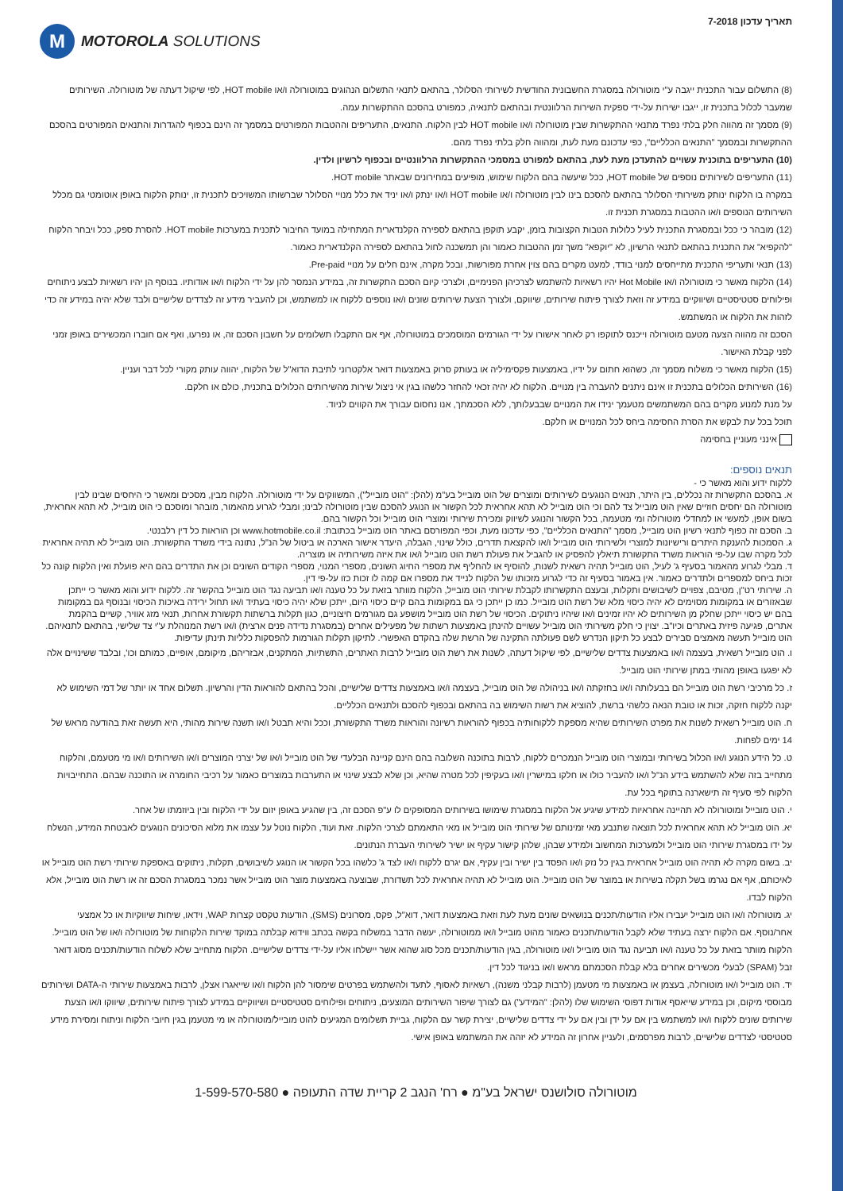תאריך עדכון 7-2018
M
MOTOROLA SOLUTIONS
(8) התשלום עבור התכנית ייגבה ע"י מוטורולה במסגרת החשבונית החודשית לשירותי הסלולר, בהתאם לתנאי התשלום הנהוגים במוטורולה ו/או HOT mobile, לפי שיקול דעתה של מוטורולה. השירותים שמעבר לכלול בתכנית זו, ייגבו ישירות על-ידי ספקית השירות הרלוונטית ובהתאם לתנאיה, כמפורט בהסכם ההתקשרות עמה.
(9) מסמך זה מהווה חלק בלתי נפרד מתנאי ההתקשרות שבין מוטורולה ו/או HOT mobile לבין הלקוח. התנאים, התעריפים וההטבות המפורטים במסמך זה הינם בכפוף להגדרות והתנאים המפורטים בהסכם ההתקשרות ובמסמך "התנאים הכלליים", כפי עדכונם מעת לעת, ומהווה חלק בלתי נפרד מהם.
(10) התעריפים בתוכנית עשויים להתעדכן מעת לעת, בהתאם למפורט במסמכי ההתקשרות הרלוונטיים ובכפוף לרשיון ולדין.
(11) התעריפים לשירותים נוספים של HOT mobile, ככל שיעשה בהם הלקוח שימוש, מופיעים במחירונים שבאתר HOT mobile.
במקרה בו הלקוח ינותק משירותי הסלולר בהתאם להסכם בינו לבין מוטורולה ו/או HOT mobile ו/או ינתק ו/או יניד את כלל מנויי הסלולר שברשותו המשויכים לתכנית זו, ינותק הלקוח באופן אוטומטי גם מכלל השירותים הנוספים ו/או ההטבות במסגרת תכנית זו.
(12) מובהר כי ככל ובמסגרת התכנית לעיל כלולות הטבות הקצובות בזמן, יקבע תוקפן בהתאם לספירה הקלנדארית המתחילה במועד החיבור לתכנית במערכות HOT mobile. להסרת ספק, ככל ויבחר הלקוח "להקפיא" את התכנית בהתאם לתנאי הרשיון, לא "יוקפא" משך זמן ההטבות כאמור והן תמשכנה לחול בהתאם לספירה הקלנדארית כאמור.
(13) תנאי ותעריפי התכנית מתייחסים למנוי בודד, למעט מקרים בהם צוין אחרת מפורשות, ובכל מקרה, אינם חלים על מנויי Pre-paid.
(14) הלקוח מאשר כי מוטורולה ו/או Hot Mobile יהיו רשאיות להשתמש לצרכיהן הפנימיים, ולצרכי קיום הסכם התקשרות זה, במידע הנמסר להן על ידי הלקוח ו/או אודותיו. בנוסף הן יהיו רשאיות לבצע ניתוחים ופילוחים סטטיסטיים ושיווקיים במידע זה וזאת לצורך פיתוח שירותים, שיווקם, ולצורך הצעת שירותים שונים ו/או נוספים ללקוח או למשתמש, וכן להעביר מידע זה לצדדים שלישיים ולבד שלא יהיה במידע זה כדי לזהות את הלקוח או המשתמש.
הסכם זה מהווה הצעה מטעם מוטורולה וייכנס לתוקפו רק לאחר אישורו על ידי הגורמים המוסמכים במוטורולה, אף אם התקבלו תשלומים על חשבון הסכם זה, או נפרעו, ואף אם חוברו המכשירים באופן זמני לפני קבלת האישור.
(15) הלקוח מאשר כי משלוח מסמך זה, כשהוא חתום על ידיו, באמצעות פקסימיליה או בעותק סרוק באמצעות דואר אלקטרוני לתיבת הדוא"ל של הלקוח, יהווה עותק מקורי לכל דבר ועניין.
(16) השירותים הכלולים בתכנית זו אינם ניתנים להעברה בין מנויים. הלקוח לא יהיה זכאי להחזר כלשהו בגין אי ניצול שירות מהשירותים הכלולים בתכנית, כולם או חלקם.
על מנת למנוע מקרים בהם המשתמשים מטעמך ינידו את המנויים שבבעלותך, ללא הסכמתך, אנו נחסום עבורך את הקווים לניוד.
תוכל בכל עת לבקש את הסרת החסימה ביחס לכל המנויים או חלקם.
אינני מעוניין בחסימה
תנאים נוספים:
ללקוח ידוע והוא מאשר כי -
א. בהסכם התקשרות זה נכללים, בין היתר, תנאים הנוגעים לשירותים ומוצרים של הוט מובייל בע"מ (להלן: "הוט מובייל"), המשווקים על ידי מוטורולה. הלקוח מבין, מסכים ומאשר כי היחסים שבינו לבין מוטורולה הם יחסים חוזיים שאין הוט מובייל צד להם וכי הוט מובייל לא תהא אחראית לכל הקשור או הנוגע להסכם שבין מוטורולה לבינו; ומבלי לגרוע מהאמור, מובהר ומוסכם כי הוט מובייל, לא תהא אחראית, בשום אופן, למעשי או למחדלי מוטורולה ומי מטעמה, בכל הקשור והנוגע לשיווק ומכירת שירותי ומוצרי הוט מובייל וכל הקשור בהם.
ב. הסכם זה כפוף לתנאי רשיון הוט מובייל, מסמך "התנאים הכלליים", כפי עדכונו מעת, וכפי המפורסם באתר הוט מובייל בכתובת: www.hotmobile.co.il וכן הוראות כל דין רלבנטי.
ג. הסמכות להענקת היתרים ורישיונות למוצרי ולשירותי הוט מובייל ו/או להקצאת תדרים, כולל שינוי, הגבלה, היעדר אישור הארכה או ביטול של הנ"ל, נתונה בידי משרד התקשורת. הוט מובייל לא תהיה אחראית לכל מקרה שבו על-פי הוראות משרד התקשורת תיאלץ להפסיק או להגביל את פעולת רשת הוט מובייל ו/או את איזה משירותיה או מוצריה.
ד. מבלי לגרוע מהאמור בסעיף ג' לעיל, הוט מובייל תהיה רשאית לשנות, להוסיף או להחליף את מספרי החיוג השונים, מספרי המנוי, מספרי הקודים השונים וכן את התדרים בהם היא פועלת ואין הלקוח קונה כל זכות ביחס למספרים ולתדרים כאמור. אין באמור בסעיף זה כדי לגרוע מזכותו של הלקוח לנייד את מספרו אם קמה לו זכות כזו על-פי דין.
ה. שירותי רט"ן, מטיבם, צפויים לשיבושים ותקלות, ובעצם התקשרותו לקבלת שירותי הוט מובייל, הלקוח מוותר בזאת על כל טענה ו/או תביעה נגד הוט מובייל בהקשר זה. ללקוח ידוע והוא מאשר כי ייתכן שבאזורים או במקומות מסוימים לא יהיה כיסוי מלא של רשת הוט מובייל. כמו כן ייתכן כי גם במקומות בהם קיים כיסוי היום, ייתכן שלא יהיה כיסוי בעתיד ו/או תחול ירידה באיכות הכיסוי ובנוסף גם במקומות בהם יש כיסוי ייתכן שחלק מן השירותים לא יהיו זמינים ו/או שיהיו ניתוקים. הכיסוי של רשת הוט מובייל מושפע גם מגורמים חיצוניים, כגון תקלות ברשתות תקשורת אחרות, תנאי מזג אוויר, קשיים בהקמת אתרים, פגיעה פיזית באתרים וכיו"ב. יצוין כי חלק משירותי הוט מובייל עשויים להינתן באמצעות רשתות של מפעילים אחרים (במסגרת נדידה פנים ארצית) ו/או רשת המנוהלת ע"י צד שלישי, בהתאם לתנאיהם. הוט מובייל תעשה מאמצים סבירים לבצע כל תיקון הנדרש לשם פעולתה התקינה של הרשת שלה בהקדם האפשרי. לתיקון תקלות הגורמות להפסקות כלליות תינתן עדיפות.
ו. הוט מובייל רשאית, בעצמה ו/או באמצעות צדדים שלישיים, לפי שיקול דעתה, לשנות את רשת הוט מובייל לרבות האתרים, התשתיות, המתקנים, אבזריהם, מיקומם, אופיים, כמותם וכו', ובלבד ששינויים אלה לא יפגעו באופן מהותי במתן שירותי הוט מובייל.
ז. כל מרכיבי רשת הוט מובייל הם בבעלותה ו/או בחזקתה ו/או בניהולה של הוט מובייל, בעצמה ו/או באמצעות צדדים שלישיים, והכל בהתאם להוראות הדין והרשיון. תשלום אחד או יותר של דמי השימוש לא יקנה ללקוח חזקה, זכות או טובת הנאה כלשהי ברשת, להוציא את רשות השימוש בה בהתאם ובכפוף להסכם ולתנאים הכלליים.
ח. הוט מובייל רשאית לשנות את מפרט השירותים שהיא מספקת ללקוחותיה בכפוף להוראות רשיונה והוראות משרד התקשורת, וככל והיא תבטל ו/או תשנה שירות מהותי, היא תעשה זאת בהודעה מראש של 14 ימים לפחות.
ט. כל הידע הנוגע ו/או הכלול בשירותי ובמוצרי הוט מובייל הנמכרים ללקוח, לרבות בתוכנה השלובה בהם הינם קניינה הבלעדי של הוט מובייל ו/או של יצרני המוצרים ו/או השירותים ו/או מי מטעמם, והלקוח מתחייב בזה שלא להשתמש בידע הנ"ל ו/או להעביר כולו או חלקו במישרין ו/או בעקיפין לכל מטרה שהיא, וכן שלא לבצע שינוי או התערבות במוצרים כאמור על רכיבי החומרה או התוכנה שבהם. התחייבויות הלקוח לפי סעיף זה תישארנה בתוקף בכל עת.
י. הוט מובייל ומוטורולה לא תהיינה אחראיות למידע שיגיע אל הלקוח במסגרת שימושו בשירותים המסופקים לו ע"פ הסכם זה, בין שהגיע באופן יזום על ידי הלקוח ובין ביוזמתו של אחר.
יא. הוט מובייל לא תהא אחראית לכל תוצאה שתנבע מאי זמינותם של שירותי הוט מובייל או מאי התאמתם לצרכי הלקוח. זאת ועוד, הלקוח נוטל על עצמו את מלוא הסיכונים הנוגעים לאבטחת המידע, הנשלח על ידו במסגרת שירותי הוט מובייל ולמערכות המחשוב ולמידע שבהן, שלהן קישור עקיף או ישיר לשירותי העברת הנתונים.
יב. בשום מקרה לא תהיה הוט מובייל אחראית בגין כל נזק ו/או הפסד בין ישיר ובין עקיף, אם יגרם ללקוח ו/או לצד ג' כלשהו בכל הקשור או הנוגע לשיבושים, תקלות, ניתוקים באספקת שירותי רשת הוט מובייל או לאיכותם, אף אם נגרמו בשל תקלה בשירות או במוצר של הוט מובייל. הוט מובייל לא תהיה אחראית לכל תשדורת, שבוצעה באמצעות מוצר הוט מובייל אשר נמכר במסגרת הסכם זה או רשת הוט מובייל, אלא הלקוח לבדו.
יג. מוטורולה ו/או הוט מובייל יעבירו אליו הודעות/תכנים בנושאים שונים מעת לעת וזאת באמצעות דואר, דוא"ל, פקס, מסרונים (SMS), הודעות טקסט קצרות WAP, וידאו, שיחות שיווקיות או כל אמצעי אחר/נוסף. אם הלקוח ירצה בעתיד שלא לקבל הודעות/תכנים כאמור מהוט מובייל ו/או ממוטורולה, יעשה הדבר במשלוח בקשה בכתב ווידוא קבלתה במוקד שירות הלקוחות של מוטורולה ו/או של הוט מובייל. הלקוח מוותר בזאת על כל טענה ו/או תביעה נגד הוט מובייל ו/או מוטורולה, בגין הודעות/תכנים מכל סוג שהוא אשר יישלחו אליו על-ידי צדדים שלישיים. הלקוח מתחייב שלא לשלוח הודעות/תכנים מסוג דואר זבל (SPAM) לבעלי מכשירים אחרים בלא קבלת הסכמתם מראש ו/או בניגוד לכל דין.
יד. הוט מובייל ו/או מוטורולה, בעצמן או באמצעות מי מטעמן (לרבות קבלני משנה), רשאיות לאסוף, לתעד ולהשתמש בפרטים שימסור להן הלקוח ו/או שייאגרו אצלן, לרבות באמצעות שירותי ה-DATA ושירותים מבוססי מיקום, וכן במידע שייאסף אודות דפוסי השימוש שלו (להלן: "המידע") גם לצורך שיפור השירותים המוצעים, ניתוחים ופילוחים סטטיסטיים ושיווקיים במידע לצורך פיתוח שירותים, שיווקו ו/או הצעת שירותים שונים ללקוח ו/או למשתמש בין אם על ידן ובין אם על ידי צדדים שלישיים, יצירת קשר עם הלקוח, גביית תשלומים המגיעים להוט מובייל/מוטורולה או מי מטעמן בגין חיובי הלקוח וניתוח ומסירת מידע סטטיסטי לצדדים שלישיים, לרבות מפרסמים, ולעניין אחרון זה המידע לא יזהה את המשתמש באופן אישי.
מוטורולה סולושנס ישראל בע"מ ● רח' הנגב 2 קריית שדה התעופה ● 1-599-570-580